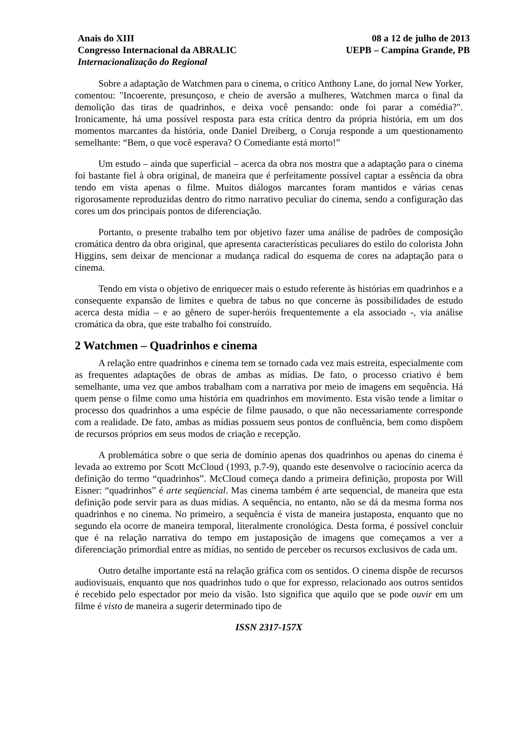Anais do XIII
Congresso Internacional da ABRALIC
Internacionalização do Regional
08 a 12 de julho de 2013
UEPB – Campina Grande, PB
Sobre a adaptação de Watchmen para o cinema, o crítico Anthony Lane, do jornal New Yorker, comentou: "Incoerente, presunçoso, e cheio de aversão a mulheres, Watchmen marca o final da demolição das tiras de quadrinhos, e deixa você pensando: onde foi parar a comédia?". Ironicamente, há uma possível resposta para esta crítica dentro da própria história, em um dos momentos marcantes da história, onde Daniel Dreiberg, o Coruja responde a um questionamento semelhante: “Bem, o que você esperava? O Comediante está morto!”
Um estudo – ainda que superficial – acerca da obra nos mostra que a adaptação para o cinema foi bastante fiel à obra original, de maneira que é perfeitamente possível captar a essência da obra tendo em vista apenas o filme. Muitos diálogos marcantes foram mantidos e várias cenas rigorosamente reproduzidas dentro do ritmo narrativo peculiar do cinema, sendo a configuração das cores um dos principais pontos de diferenciação.
Portanto, o presente trabalho tem por objetivo fazer uma análise de padrões de composição cromática dentro da obra original, que apresenta características peculiares do estilo do colorista John Higgins, sem deixar de mencionar a mudança radical do esquema de cores na adaptação para o cinema.
Tendo em vista o objetivo de enriquecer mais o estudo referente às histórias em quadrinhos e a consequente expansão de limites e quebra de tabus no que concerne às possibilidades de estudo acerca desta mídia – e ao gênero de super-heróis frequentemente a ela associado -, via análise cromática da obra, que este trabalho foi construído.
2 Watchmen – Quadrinhos e cinema
A relação entre quadrinhos e cinema tem se tornado cada vez mais estreita, especialmente com as frequentes adaptações de obras de ambas as mídias. De fato, o processo criativo é bem semelhante, uma vez que ambos trabalham com a narrativa por meio de imagens em sequência. Há quem pense o filme como uma história em quadrinhos em movimento. Esta visão tende a limitar o processo dos quadrinhos a uma espécie de filme pausado, o que não necessariamente corresponde com a realidade. De fato, ambas as mídias possuem seus pontos de confluência, bem como dispõem de recursos próprios em seus modos de criação e recepção.
A problemática sobre o que seria de domínio apenas dos quadrinhos ou apenas do cinema é levada ao extremo por Scott McCloud (1993, p.7-9), quando este desenvolve o raciocínio acerca da definição do termo “quadrinhos”. McCloud começa dando a primeira definição, proposta por Will Eisner: “quadrinhos” é arte seqüencial. Mas cinema também é arte sequencial, de maneira que esta definição pode servir para as duas mídias. A sequência, no entanto, não se dá da mesma forma nos quadrinhos e no cinema. No primeiro, a sequência é vista de maneira justaposta, enquanto que no segundo ela ocorre de maneira temporal, literalmente cronológica. Desta forma, é possível concluir que é na relação narrativa do tempo em justaposição de imagens que começamos a ver a diferenciação primordial entre as mídias, no sentido de perceber os recursos exclusivos de cada um.
Outro detalhe importante está na relação gráfica com os sentidos. O cinema dispõe de recursos audiovisuais, enquanto que nos quadrinhos tudo o que for expresso, relacionado aos outros sentidos é recebido pelo espectador por meio da visão. Isto significa que aquilo que se pode ouvir em um filme é visto de maneira a sugerir determinado tipo de
ISSN 2317-157X